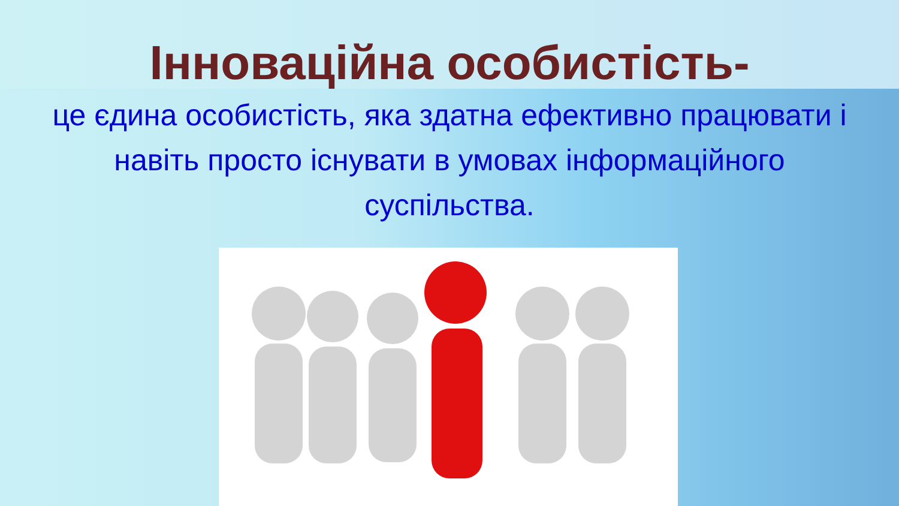Інноваційна особистість-
це єдина особистість, яка здатна ефективно працювати і навіть просто існувати в умовах інформаційного суспільства.